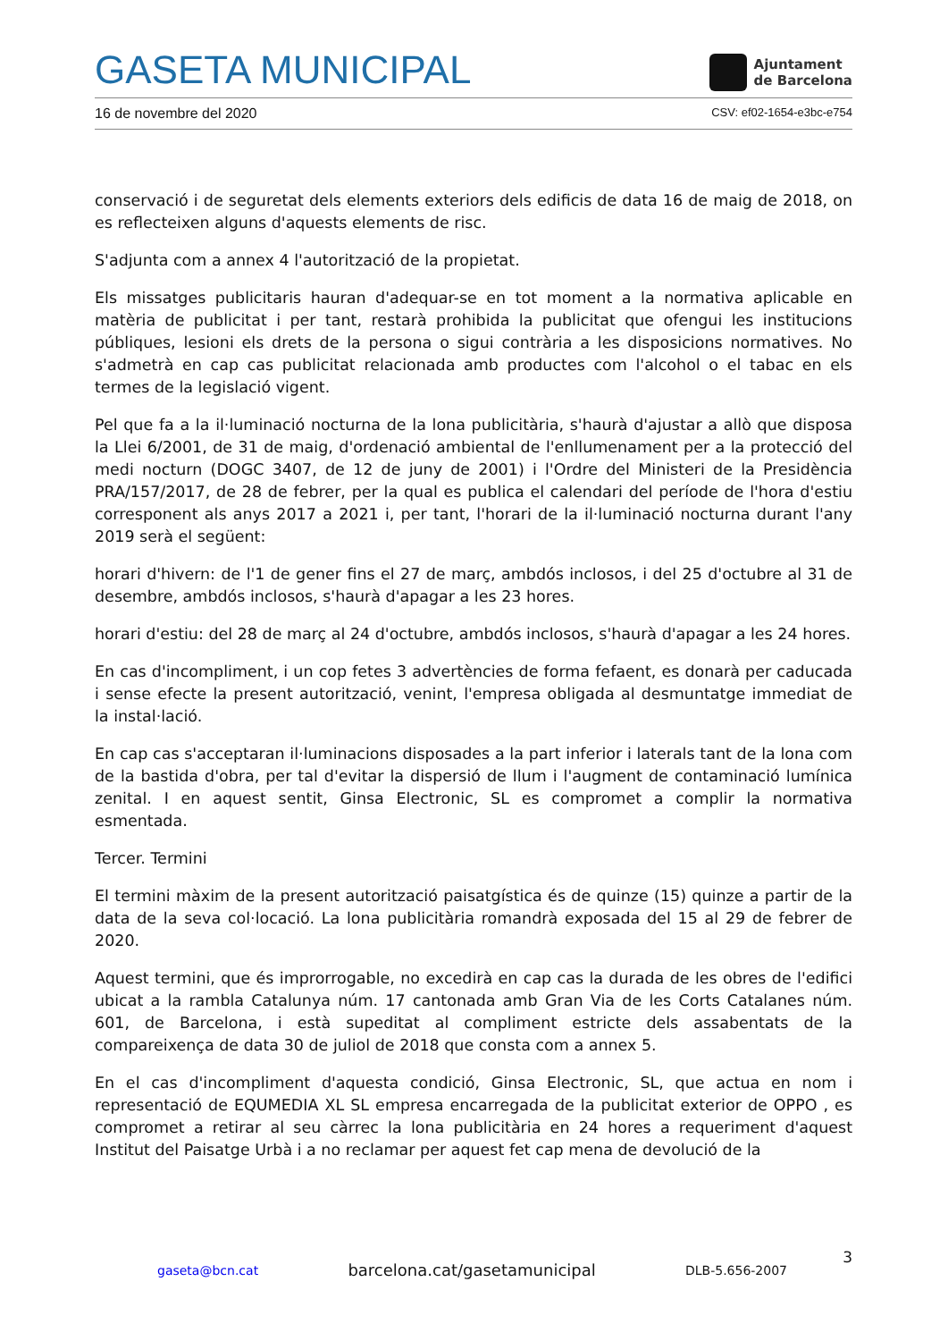GASETA MUNICIPAL
Ajuntament
de Barcelona
16 de novembre del 2020 CSV: ef02-1654-e3bc-e754
conservació i de seguretat dels elements exteriors dels edificis de data 16 de maig de 2018, on es reflecteixen alguns d'aquests elements de risc.
S'adjunta com a annex 4 l'autorització de la propietat.
Els missatges publicitaris hauran d'adequar-se en tot moment a la normativa aplicable en matèria de publicitat i per tant, restarà prohibida la publicitat que ofengui les institucions públiques, lesioni els drets de la persona o sigui contrària a les disposicions normatives. No s'admetrà en cap cas publicitat relacionada amb productes com l'alcohol o el tabac en els termes de la legislació vigent.
Pel que fa a la il·luminació nocturna de la lona publicitària, s'haurà d'ajustar a allò que disposa la Llei 6/2001, de 31 de maig, d'ordenació ambiental de l'enllumenament per a la protecció del medi nocturn (DOGC 3407, de 12 de juny de 2001) i l'Ordre del Ministeri de la Presidència PRA/157/2017, de 28 de febrer, per la qual es publica el calendari del període de l'hora d'estiu corresponent als anys 2017 a 2021 i, per tant, l'horari de la il·luminació nocturna durant l'any 2019 serà el següent:
horari d'hivern: de l'1 de gener fins el 27 de març, ambdós inclosos, i del 25 d'octubre al 31 de desembre, ambdós inclosos, s'haurà d'apagar a les 23 hores.
horari d'estiu: del 28 de març al 24 d'octubre, ambdós inclosos, s'haurà d'apagar a les 24 hores.
En cas d'incompliment, i un cop fetes 3 advertències de forma fefaent, es donarà per caducada i sense efecte la present autorització, venint, l'empresa obligada al desmuntatge immediat de la instal·lació.
En cap cas s'acceptaran il·luminacions disposades a la part inferior i laterals tant de la lona com de la bastida d'obra, per tal d'evitar la dispersió de llum i l'augment de contaminació lumínica zenital. I en aquest sentit, Ginsa Electronic, SL es compromet a complir la normativa esmentada.
Tercer. Termini
El termini màxim de la present autorització paisatgística és de quinze (15) quinze a partir de la data de la seva col·locació. La lona publicitària romandrà exposada del 15 al 29 de febrer de 2020.
Aquest termini, que és improrrogable, no excedirà en cap cas la durada de les obres de l'edifici ubicat a la rambla Catalunya núm. 17 cantonada amb Gran Via de les Corts Catalanes núm. 601, de Barcelona, i està supeditat al compliment estricte dels assabentats de la compareixença de data 30 de juliol de 2018 que consta com a annex 5.
En el cas d'incompliment d'aquesta condició, Ginsa Electronic, SL, que actua en nom i representació de EQUMEDIA XL SL empresa encarregada de la publicitat exterior de OPPO , es compromet a retirar al seu càrrec la lona publicitària en 24 hores a requeriment d'aquest Institut del Paisatge Urbà i a no reclamar per aquest fet cap mena de devolució de la
3
gaseta@bcn.cat barcelona.cat/gasetamunicipal DLB-5.656-2007